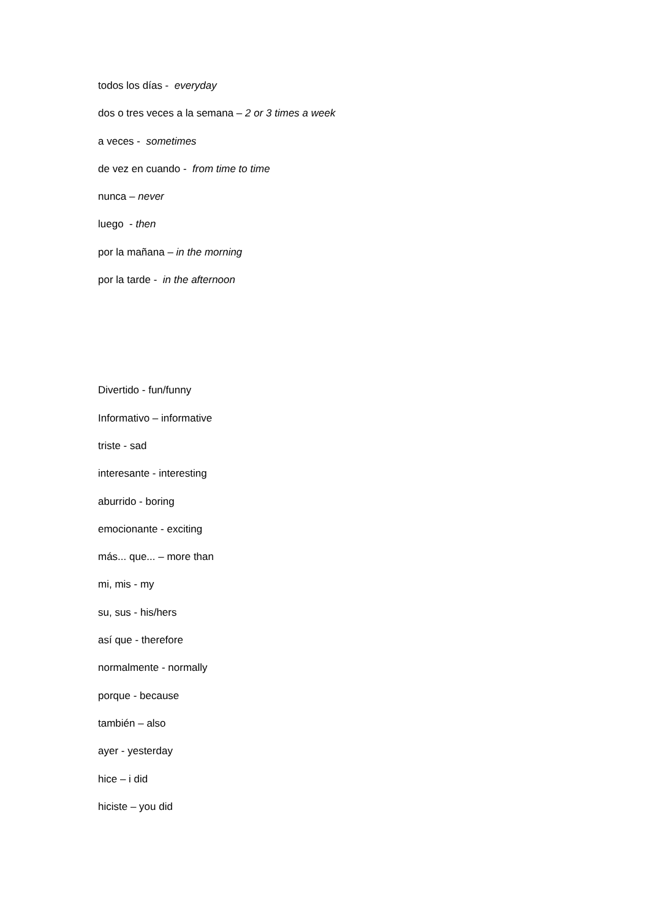todos los días - everyday
dos o tres veces a la semana – 2 or 3 times a week
a veces - sometimes
de vez en cuando - from time to time
nunca – never
luego - then
por la mañana – in the morning
por la tarde - in the afternoon
Divertido - fun/funny
Informativo – informative
triste - sad
interesante - interesting
aburrido - boring
emocionante - exciting
más... que... – more than
mi, mis - my
su, sus - his/hers
así que - therefore
normalmente - normally
porque - because
también – also
ayer - yesterday
hice – i did
hiciste – you did